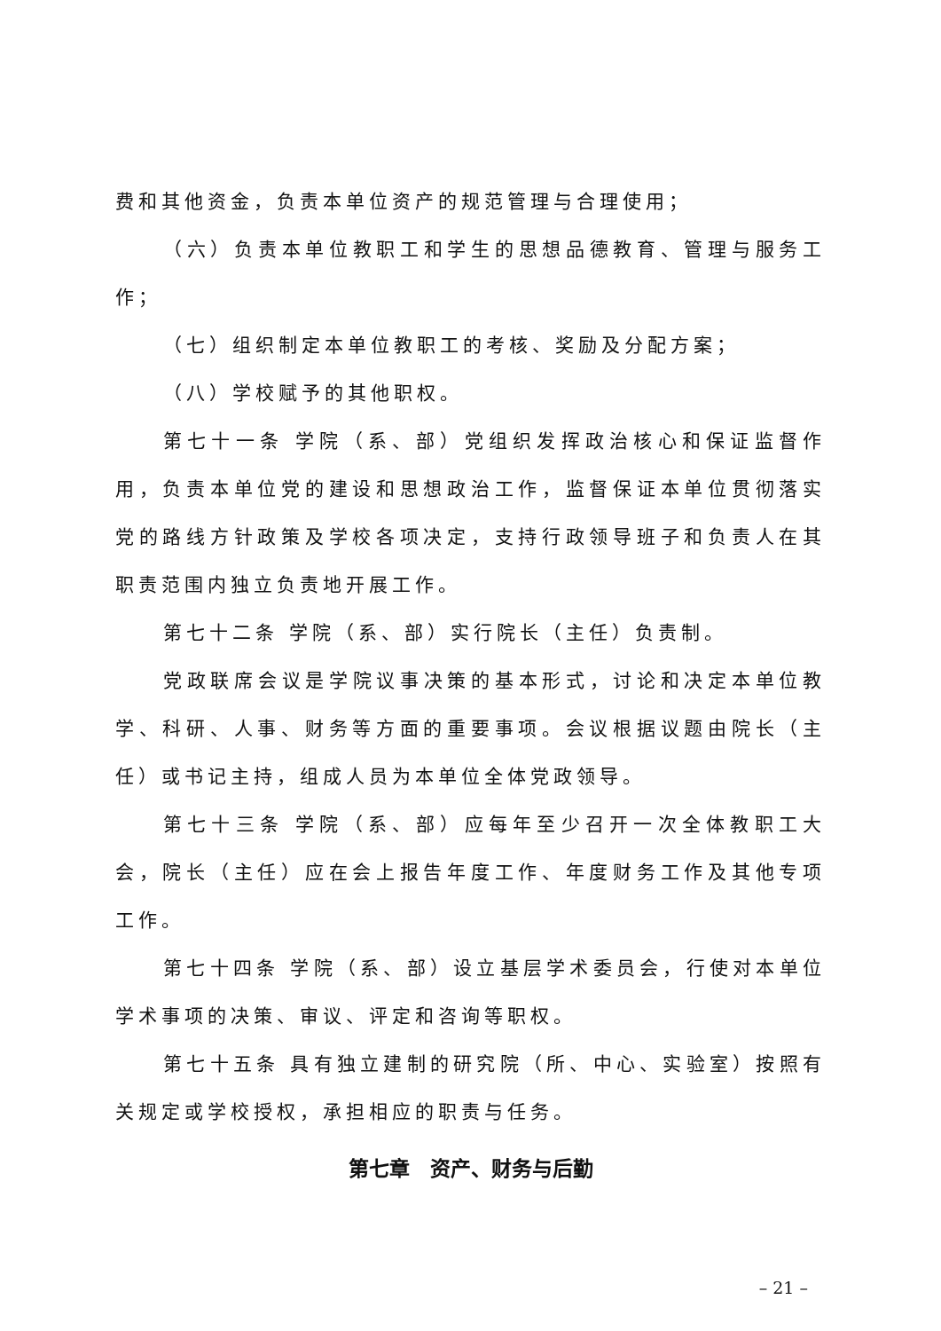费和其他资金，负责本单位资产的规范管理与合理使用；
（六）负责本单位教职工和学生的思想品德教育、管理与服务工作；
（七）组织制定本单位教职工的考核、奖励及分配方案；
（八）学校赋予的其他职权。
第七十一条 学院（系、部）党组织发挥政治核心和保证监督作用，负责本单位党的建设和思想政治工作，监督保证本单位贯彻落实党的路线方针政策及学校各项决定，支持行政领导班子和负责人在其职责范围内独立负责地开展工作。
第七十二条 学院（系、部）实行院长（主任）负责制。
党政联席会议是学院议事决策的基本形式，讨论和决定本单位教学、科研、人事、财务等方面的重要事项。会议根据议题由院长（主任）或书记主持，组成人员为本单位全体党政领导。
第七十三条 学院（系、部）应每年至少召开一次全体教职工大会，院长（主任）应在会上报告年度工作、年度财务工作及其他专项工作。
第七十四条 学院（系、部）设立基层学术委员会，行使对本单位学术事项的决策、审议、评定和咨询等职权。
第七十五条 具有独立建制的研究院（所、中心、实验室）按照有关规定或学校授权，承担相应的职责与任务。
第七章　资产、财务与后勤
– 21 –